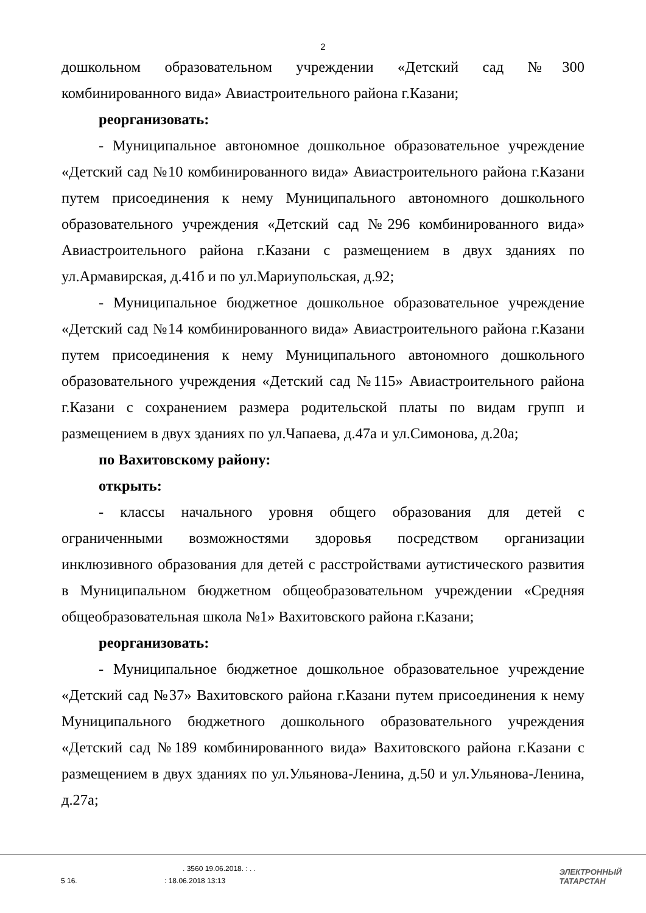2
дошкольном образовательном учреждении «Детский сад №300 комбинированного вида» Авиастроительного района г.Казани;
реорганизовать:
- Муниципальное автономное дошкольное образовательное учреждение «Детский сад №10 комбинированного вида» Авиастроительного района г.Казани путем присоединения к нему Муниципального автономного дошкольного образовательного учреждения «Детский сад №296 комбинированного вида» Авиастроительного района г.Казани с размещением в двух зданиях по ул.Армавирская, д.41б и по ул.Мариупольская, д.92;
- Муниципальное бюджетное дошкольное образовательное учреждение «Детский сад №14 комбинированного вида» Авиастроительного района г.Казани путем присоединения к нему Муниципального автономного дошкольного образовательного учреждения «Детский сад №115» Авиастроительного района г.Казани с сохранением размера родительской платы по видам групп и размещением в двух зданиях по ул.Чапаева, д.47а и ул.Симонова, д.20а;
по Вахитовскому району:
открыть:
- классы начального уровня общего образования для детей с ограниченными возможностями здоровья посредством организации инклюзивного образования для детей с расстройствами аутистического развития в Муниципальном бюджетном общеобразовательном учреждении «Средняя общеобразовательная школа №1» Вахитовского района г.Казани;
реорганизовать:
- Муниципальное бюджетное дошкольное образовательное учреждение «Детский сад №37» Вахитовского района г.Казани путем присоединения к нему Муниципального бюджетного дошкольного образовательного учреждения «Детский сад №189 комбинированного вида» Вахитовского района г.Казани с размещением в двух зданиях по ул.Ульянова-Ленина, д.50 и ул.Ульянова-Ленина, д.27а;
. 3560 19.06.2018. : . .
5 16. : 18.06.2018 13:13
ЭЛЕКТРОННЫЙ
ТАТАРСТАН